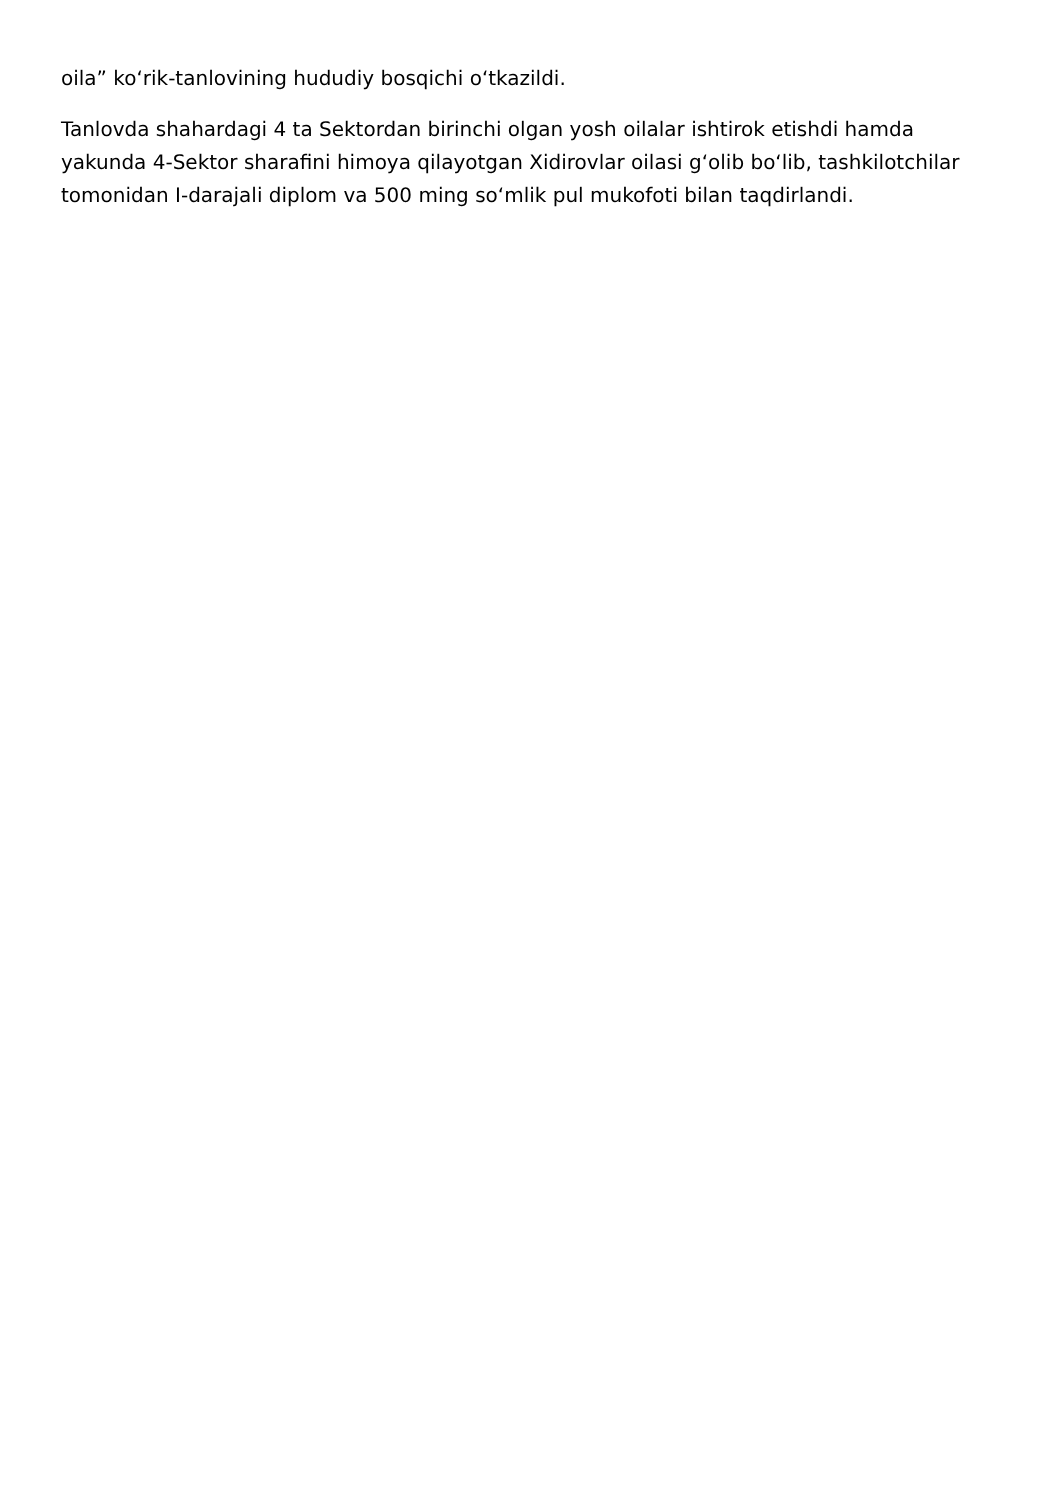oila” ko‘rik-tanlovining hududiy bosqichi o‘tkazildi.
Tanlovda shahardagi 4 ta Sektordan birinchi olgan yosh oilalar ishtirok etishdi hamda yakunda 4-Sektor sharafini himoya qilayotgan Xidirovlar oilasi g‘olib bo‘lib, tashkilotchilar tomonidan I-darajali diplom va 500 ming so‘mlik pul mukofoti bilan taqdirlandi.